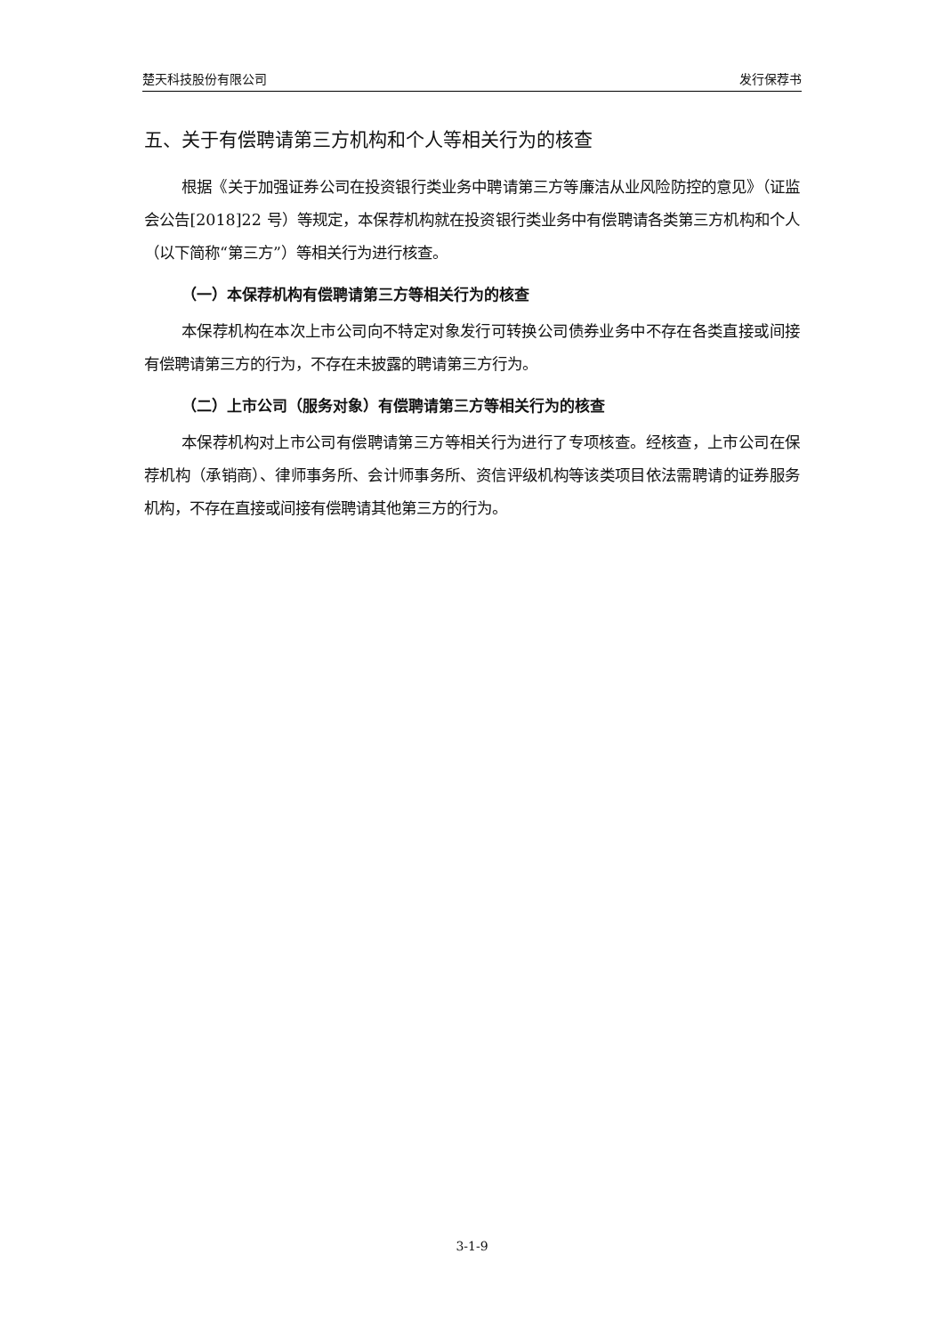楚天科技股份有限公司 发行保荐书
五、关于有偿聘请第三方机构和个人等相关行为的核查
根据《关于加强证券公司在投资银行类业务中聘请第三方等廉洁从业风险防控的意见》（证监会公告[2018]22 号）等规定，本保荐机构就在投资银行类业务中有偿聘请各类第三方机构和个人（以下简称“第三方”）等相关行为进行核查。
（一）本保荐机构有偿聘请第三方等相关行为的核查
本保荐机构在本次上市公司向不特定对象发行可转换公司债券业务中不存在各类直接或间接有偿聘请第三方的行为，不存在未披露的聘请第三方行为。
（二）上市公司（服务对象）有偿聘请第三方等相关行为的核查
本保荐机构对上市公司有偿聘请第三方等相关行为进行了专项核查。经核查，上市公司在保荐机构（承销商）、律师事务所、会计师事务所、资信评级机构等该类项目依法需聘请的证券服务机构，不存在直接或间接有偿聘请其他第三方的行为。
3-1-9